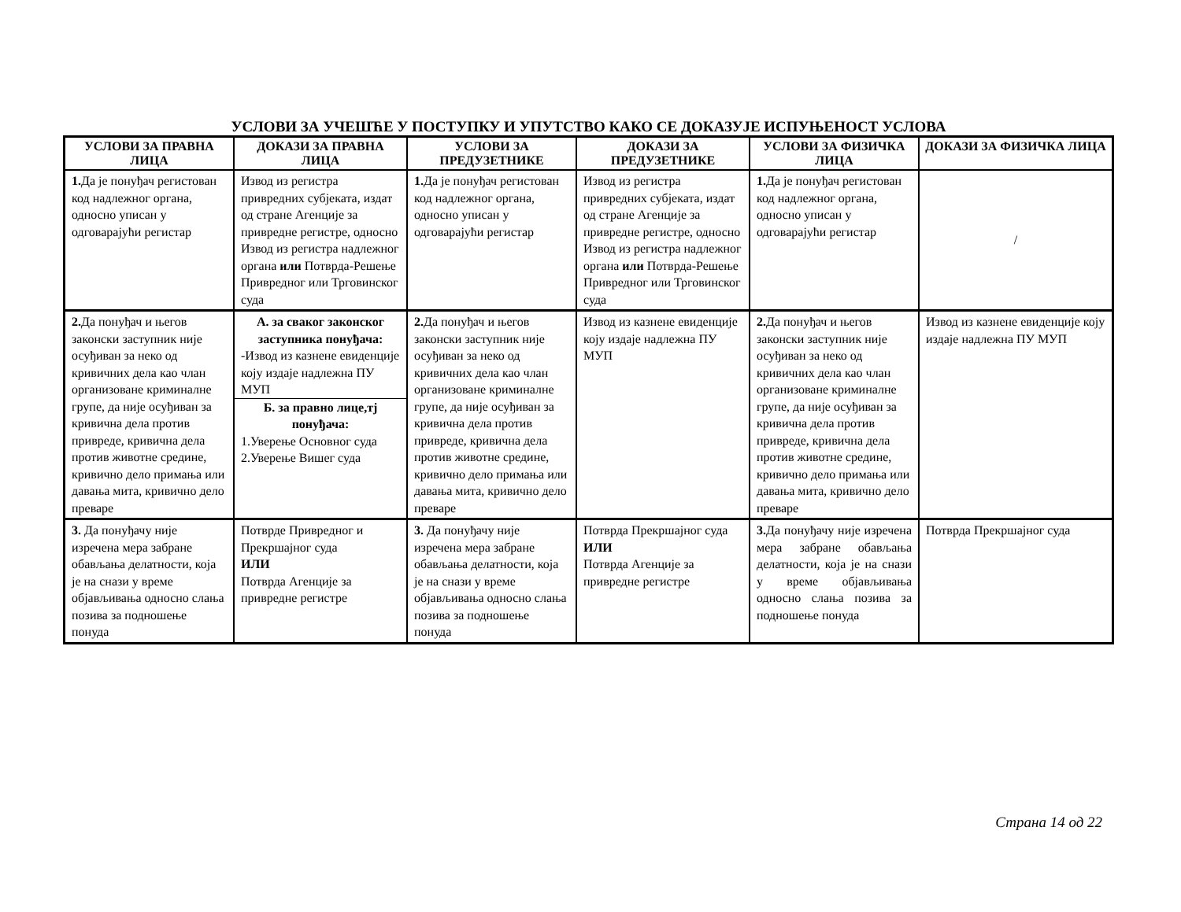УСЛОВИ ЗА УЧЕШЋЕ У ПОСТУПКУ И УПУТСТВО КАКО СЕ ДОКАЗУЈЕ ИСПУЊЕНОСТ УСЛОВА
| УСЛОВИ ЗА ПРАВНА ЛИЦА | ДОКАЗИ ЗА ПРАВНА ЛИЦА | УСЛОВИ ЗА ПРЕДУЗЕТНИКЕ | ДОКАЗИ ЗА ПРЕДУЗЕТНИКЕ | УСЛОВИ ЗА ФИЗИЧКА ЛИЦА | ДОКАЗИ ЗА ФИЗИЧКА ЛИЦА |
| --- | --- | --- | --- | --- | --- |
| 1. Да је понуђач регистован код надлежног органа, односно уписан у одговарајући регистар | Извод из регистра привредних субјеката, издат од стране Агенције за привредне регистре, односно Извод из регистра надлежног органа или Потврда-Решење Привредног или Трговинског суда | 1. Да је понуђач регистован код надлежног органа, односно уписан у одговарајући регистар | Извод из регистра привредних субјеката, издат од стране Агенције за привредне регистре, односно Извод из регистра надлежног органа или Потврда-Решење Привредног или Трговинског суда | 1. Да је понуђач регистован код надлежног органа, односно уписан у одговарајући регистар | / |
| 2. Да понуђач и његов законски заступник није осуђиван за неко од кривичних дела као члан организоване криминалне групе, да није осуђиван за кривична дела против привреде, кривична дела против животне средине, кривично дело примања или давања мита, кривично дело преваре | А. за сваког законског заступника понуђача: -Извод из казнене евиденције коју издаје надлежна ПУ МУП Б. за правно лице,тј понуђача: 1.Уверење Основног суда 2.Уверење Вишег суда | 2. Да понуђач и његов законски заступник није осуђиван за неко од кривичних дела као члан организоване криминалне групе, да није осуђиван за кривична дела против привреде, кривична дела против животне средине, кривично дело примања или давања мита, кривично дело преваре | Извод из казнене евиденције коју издаје надлежна ПУ МУП | 2. Да понуђач и његов законски заступник није осуђиван за неко од кривичних дела као члан организоване криминалне групе, да није осуђиван за кривична дела против привреде, кривична дела против животне средине, кривично дело примања или давања мита, кривично дело преваре | Извод из казнене евиденције коју издаје надлежна ПУ МУП |
| 3. Да понуђачу није изречена мера забране обављања делатности, која је на снази у време објављивања односно слања позива за подношење понуда | Потврде Привредног и Прекршајног суда ИЛИ Потврда Агенције за привредне регистре | 3. Да понуђачу није изречена мера забране обављања делатности, која је на снази у време објављивања односно слања позива за подношење понуда | Потврда Прекршајног суда ИЛИ Потврда Агенције за привредне регистре | 3. Да понуђачу није изречена мера забране обављања делатности, која је на снази у време објављивања односно слања позива за подношење понуда | Потврда Прекршајног суда |
Страна 14 од 22